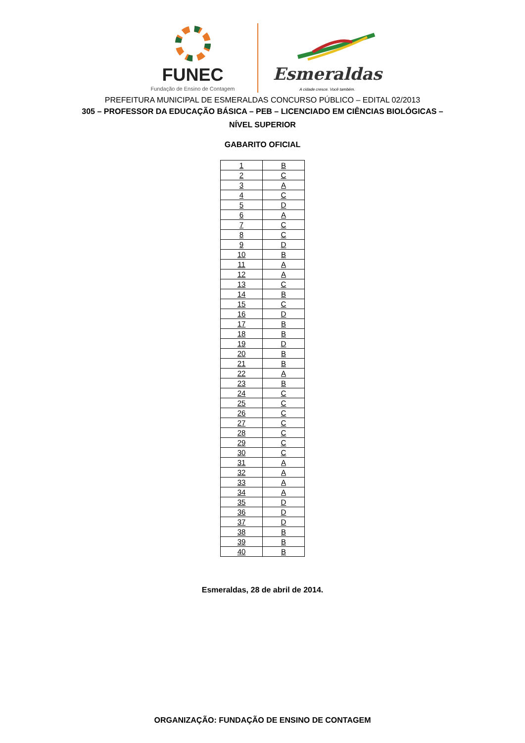FUNEC
Fundação de Ensino de Contagem
Esmeraldas
A cidade cresce. Você também.
PREFEITURA MUNICIPAL DE ESMERALDAS CONCURSO PÚBLICO – EDITAL 02/2013
305 – PROFESSOR DA EDUCAÇÃO BÁSICA – PEB – LICENCIADO EM CIÊNCIAS BIOLÓGICAS –
NÍVEL SUPERIOR
GABARITO OFICIAL
| 1 | B |
| 2 | C |
| 3 | A |
| 4 | C |
| 5 | D |
| 6 | A |
| 7 | C |
| 8 | C |
| 9 | D |
| 10 | B |
| 11 | A |
| 12 | A |
| 13 | C |
| 14 | B |
| 15 | C |
| 16 | D |
| 17 | B |
| 18 | B |
| 19 | D |
| 20 | B |
| 21 | B |
| 22 | A |
| 23 | B |
| 24 | C |
| 25 | C |
| 26 | C |
| 27 | C |
| 28 | C |
| 29 | C |
| 30 | C |
| 31 | A |
| 32 | A |
| 33 | A |
| 34 | A |
| 35 | D |
| 36 | D |
| 37 | D |
| 38 | B |
| 39 | B |
| 40 | B |
Esmeraldas, 28 de abril de 2014.
ORGANIZAÇÃO: FUNDAÇÃO DE ENSINO DE CONTAGEM